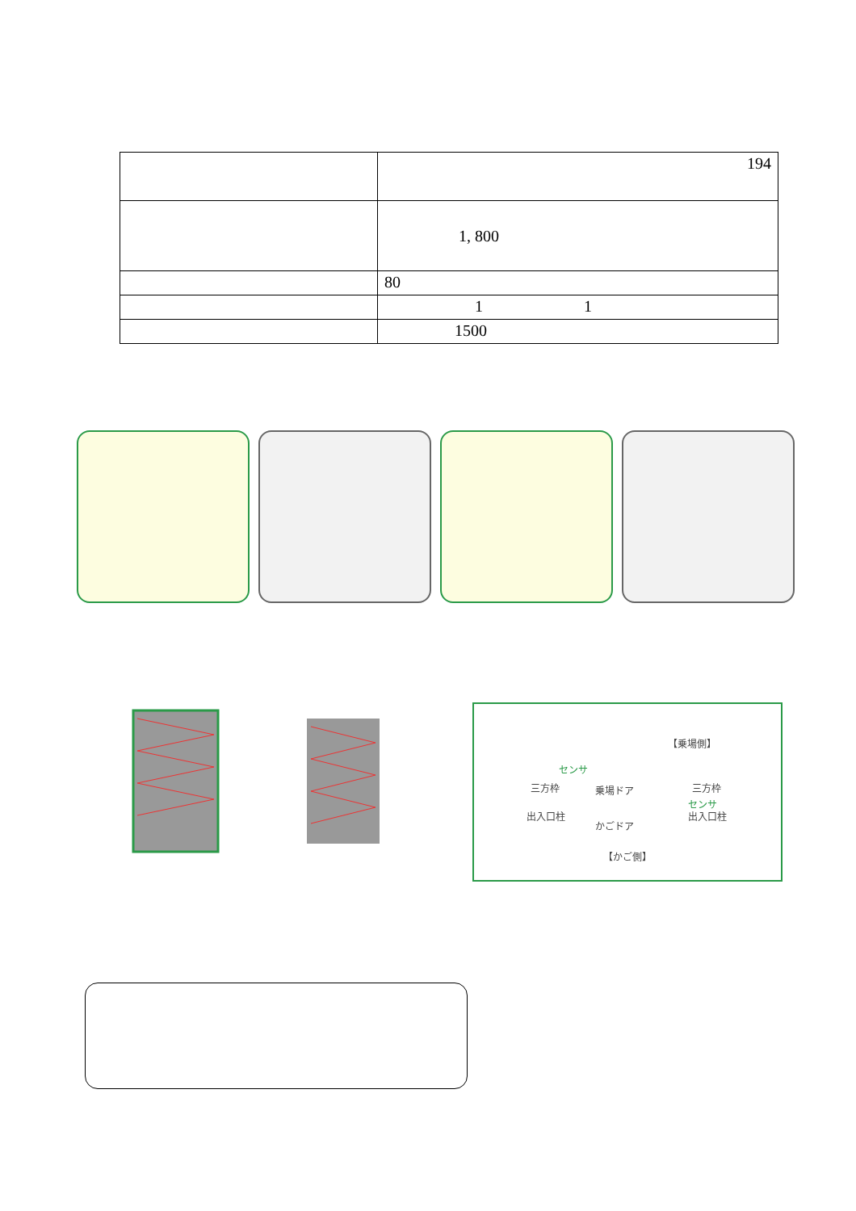| | 194 |
| | 1, 800 |
| | 80 |
| | 1 1 |
| | 1500 |
【乗場側】
センサ
三方枠 乗場ドア 三方枠
センサ
出入口柱 出入口柱
かごドア
【かご側】